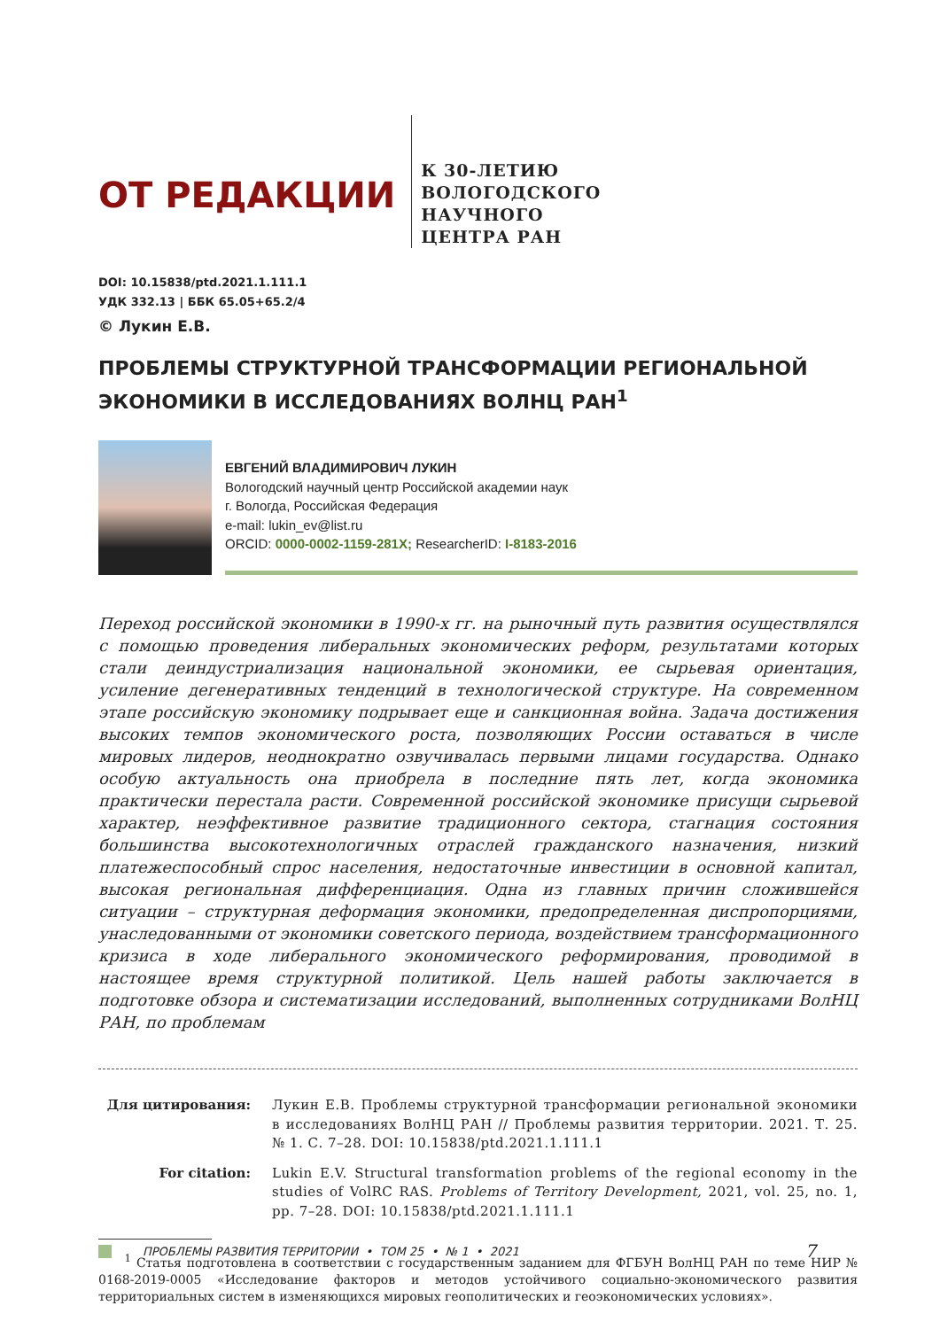ОТ РЕДАКЦИИ
К 30-ЛЕТИЮ
ВОЛОГОДСКОГО
НАУЧНОГО
ЦЕНТРА РАН
DOI: 10.15838/ptd.2021.1.111.1
УДК 332.13 | ББК 65.05+65.2/4
© Лукин Е.В.
ПРОБЛЕМЫ СТРУКТУРНОЙ ТРАНСФОРМАЦИИ РЕГИОНАЛЬНОЙ ЭКОНОМИКИ В ИССЛЕДОВАНИЯХ ВОЛНЦ РАН<sup>1</sup>
ЕВГЕНИЙ ВЛАДИМИРОВИЧ ЛУКИН
Вологодский научный центр Российской академии наук
г. Вологда, Российская Федерация
e-mail: lukin_ev@list.ru
ORCID: 0000-0002-1159-281X; ResearcherID: I-8183-2016
Переход российской экономики в 1990-х гг. на рыночный путь развития осуществлялся с помощью проведения либеральных экономических реформ, результатами которых стали деиндустриализация национальной экономики, ее сырьевая ориентация, усиление дегенеративных тенденций в технологической структуре. На современном этапе российскую экономику подрывает еще и санкционная война. Задача достижения высоких темпов экономического роста, позволяющих России оставаться в числе мировых лидеров, неоднократно озвучивалась первыми лицами государства. Однако особую актуальность она приобрела в последние пять лет, когда экономика практически перестала расти. Современной российской экономике присущи сырьевой характер, неэффективное развитие традиционного сектора, стагнация состояния большинства высокотехнологичных отраслей гражданского назначения, низкий платежеспособный спрос населения, недостаточные инвестиции в основной капитал, высокая региональная дифференциация. Одна из главных причин сложившейся ситуации – структурная деформация экономики, предопределенная диспропорциями, унаследованными от экономики советского периода, воздействием трансформационного кризиса в ходе либерального экономического реформирования, проводимой в настоящее время структурной политикой. Цель нашей работы заключается в подготовке обзора и систематизации исследований, выполненных сотрудниками ВолНЦ РАН, по проблемам
Для цитирования: Лукин Е.В. Проблемы структурной трансформации региональной экономики в исследованиях ВолНЦ РАН // Проблемы развития территории. 2021. Т. 25. № 1. С. 7–28. DOI: 10.15838/ptd.2021.1.111.1
For citation: Lukin E.V. Structural transformation problems of the regional economy in the studies of VolRC RAS. Problems of Territory Development, 2021, vol. 25, no. 1, pp. 7–28. DOI: 10.15838/ptd.2021.1.111.1
<sup>1</sup> Статья подготовлена в соответствии с государственным заданием для ФГБУН ВолНЦ РАН по теме НИР № 0168-2019-0005 «Исследование факторов и методов устойчивого социально-экономического развития территориальных систем в изменяющихся мировых геополитических и геоэкономических условиях».
ПРОБЛЕМЫ РАЗВИТИЯ ТЕРРИТОРИИ • ТОМ 25 • № 1 • 2021 7